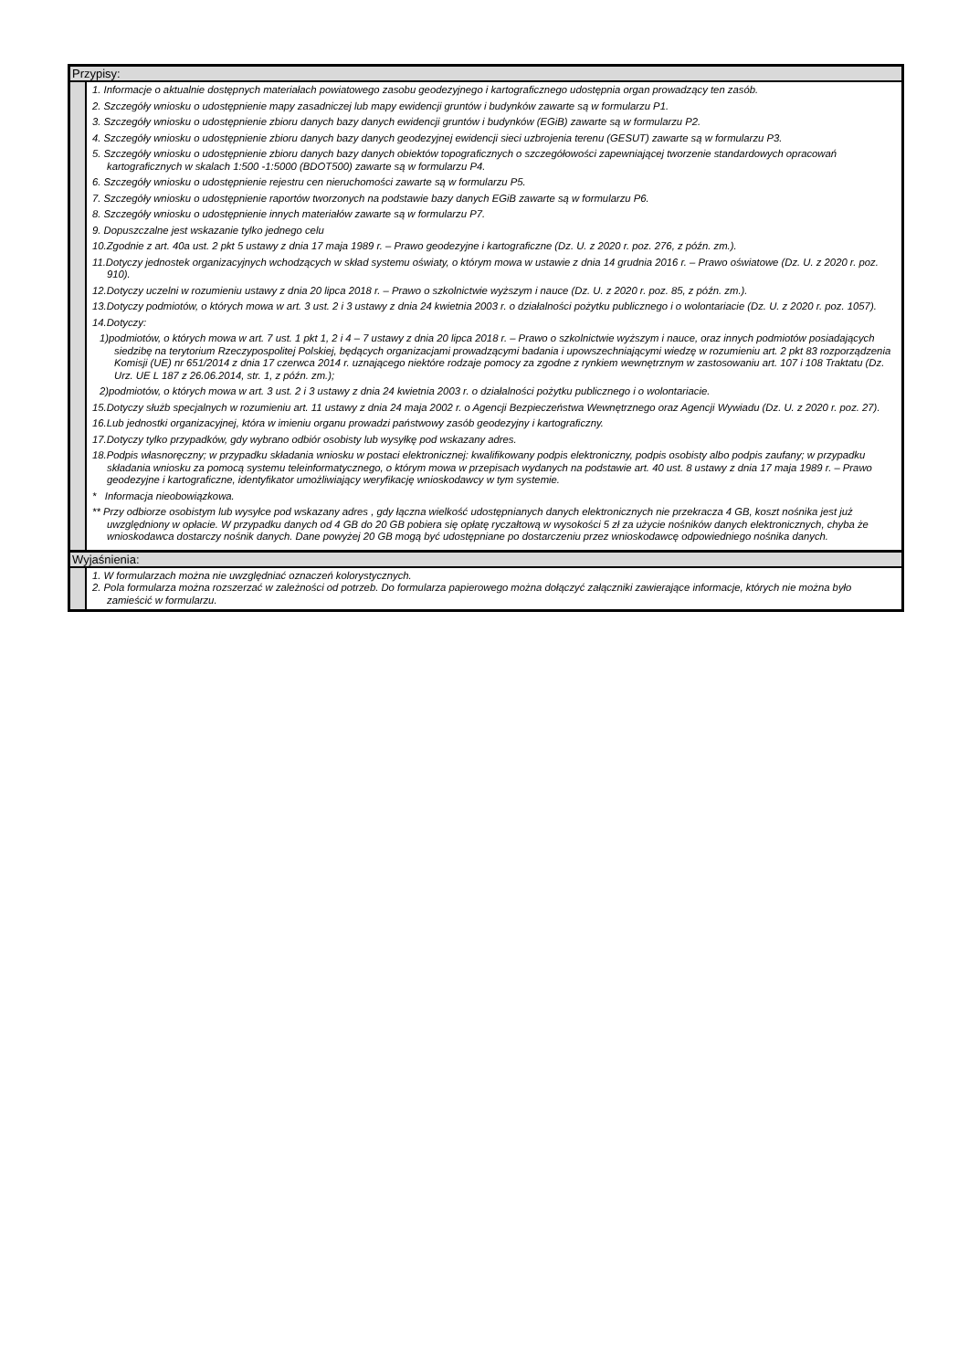Przypisy:
1. Informacje o aktualnie dostępnych materiałach powiatowego zasobu geodezyjnego i kartograficznego udostępnia organ prowadzący ten zasób.
2. Szczegóły wniosku o udostępnienie mapy zasadniczej lub mapy ewidencji gruntów i budynków zawarte są w formularzu P1.
3. Szczegóły wniosku o udostępnienie zbioru danych bazy danych ewidencji gruntów i budynków (EGiB) zawarte są w formularzu P2.
4. Szczegóły wniosku o udostępnienie zbioru danych bazy danych geodezyjnej ewidencji sieci uzbrojenia terenu (GESUT) zawarte są w formularzu P3.
5. Szczegóły wniosku o udostępnienie zbioru danych bazy danych obiektów topograficznych o szczegółowości zapewniającej tworzenie standardowych opracowań kartograficznych w skalach 1:500 -1:5000 (BDOT500) zawarte są w formularzu P4.
6. Szczegóły wniosku o udostępnienie rejestru cen nieruchomości zawarte są w formularzu P5.
7. Szczegóły wniosku o udostępnienie raportów tworzonych na podstawie bazy danych EGiB zawarte są w formularzu P6.
8. Szczegóły wniosku o udostępnienie innych materiałów zawarte są w formularzu P7.
9. Dopuszczalne jest wskazanie tylko jednego celu
10.Zgodnie z art. 40a ust. 2 pkt 5 ustawy z dnia 17 maja 1989 r. – Prawo geodezyjne i kartograficzne (Dz. U. z 2020 r. poz. 276, z późn. zm.).
11.Dotyczy jednostek organizacyjnych wchodzących w skład systemu oświaty, o którym mowa w ustawie z dnia 14 grudnia 2016 r. – Prawo oświatowe (Dz. U. z 2020 r. poz. 910).
12.Dotyczy uczelni w rozumieniu ustawy z dnia 20 lipca 2018 r. – Prawo o szkolnictwie wyższym i nauce (Dz. U. z 2020 r. poz. 85, z późn. zm.).
13.Dotyczy podmiotów, o których mowa w art. 3 ust. 2 i 3 ustawy z dnia 24 kwietnia 2003 r. o działalności pożytku publicznego i o wolontariacie (Dz. U. z 2020 r. poz. 1057).
14.Dotyczy:
1)podmiotów, o których mowa w art. 7 ust. 1 pkt 1, 2 i 4 – 7 ustawy z dnia 20 lipca 2018 r. – Prawo o szkolnictwie wyższym i nauce, oraz innych podmiotów posiadających siedzibę na terytorium Rzeczypospolitej Polskiej, będących organizacjami prowadzącymi badania i upowszechniającymi wiedzę w rozumieniu art. 2 pkt 83 rozporządzenia Komisji (UE) nr 651/2014 z dnia 17 czerwca 2014 r. uznającego niektóre rodzaje pomocy za zgodne z rynkiem wewnętrznym w zastosowaniu art. 107 i 108 Traktatu (Dz. Urz. UE L 187 z 26.06.2014, str. 1, z późn. zm.);
2)podmiotów, o których mowa w art. 3 ust. 2 i 3 ustawy z dnia 24 kwietnia 2003 r. o działalności pożytku publicznego i o wolontariacie.
15.Dotyczy służb specjalnych w rozumieniu art. 11 ustawy z dnia 24 maja 2002 r. o Agencji Bezpieczeństwa Wewnętrznego oraz Agencji Wywiadu (Dz. U. z 2020 r. poz. 27).
16.Lub jednostki organizacyjnej, która w imieniu organu prowadzi państwowy zasób geodezyjny i kartograficzny.
17.Dotyczy tylko przypadków, gdy wybrano odbiór osobisty lub wysyłkę pod wskazany adres.
18.Podpis własnoręczny; w przypadku składania wniosku w postaci elektronicznej: kwalifikowany podpis elektroniczny, podpis osobisty albo podpis zaufany; w przypadku składania wniosku za pomocą systemu teleinformatycznego, o którym mowa w przepisach wydanych na podstawie art. 40 ust. 8 ustawy z dnia 17 maja 1989 r. – Prawo geodezyjne i kartograficzne, identyfikator umożliwiający weryfikację wnioskodawcy w tym systemie.
* Informacja nieobowiązkowa.
** Przy odbiorze osobistym lub wysyłce pod wskazany adres , gdy łączna wielkość udostępnianych danych elektronicznych nie przekracza 4 GB, koszt nośnika jest już uwzględniony w opłacie. W przypadku danych od 4 GB do 20 GB pobiera się opłatę ryczałtową w wysokości 5 zł za użycie nośników danych elektronicznych, chyba że wnioskodawca dostarczy nośnik danych. Dane powyżej 20 GB mogą być udostępniane po dostarczeniu przez wnioskodawcę odpowiedniego nośnika danych.
Wyjaśnienia:
1. W formularzach można nie uwzględniać oznaczeń kolorystycznych.
2. Pola formularza można rozszerzać w zależności od potrzeb. Do formularza papierowego można dołączyć załączniki zawierające informacje, których nie można było zamieścić w formularzu.